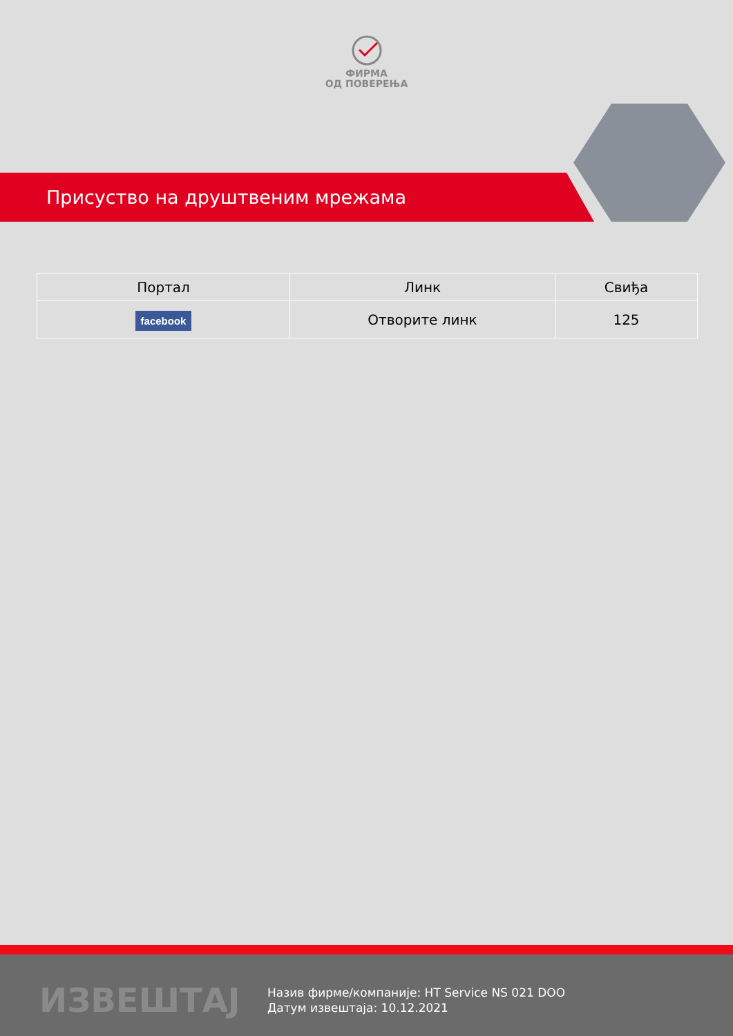ФИРМА
ОД ПОВЕРЕЊА
Присуство на друштвеним мрежама
| Портал | Линк | Свиђа |
| --- | --- | --- |
| facebook | Отворите линк | 125 |
ИЗВЕШТАЈ
Назив фирме/компаније: HT Service NS 021 DOO
Датум извештаја: 10.12.2021